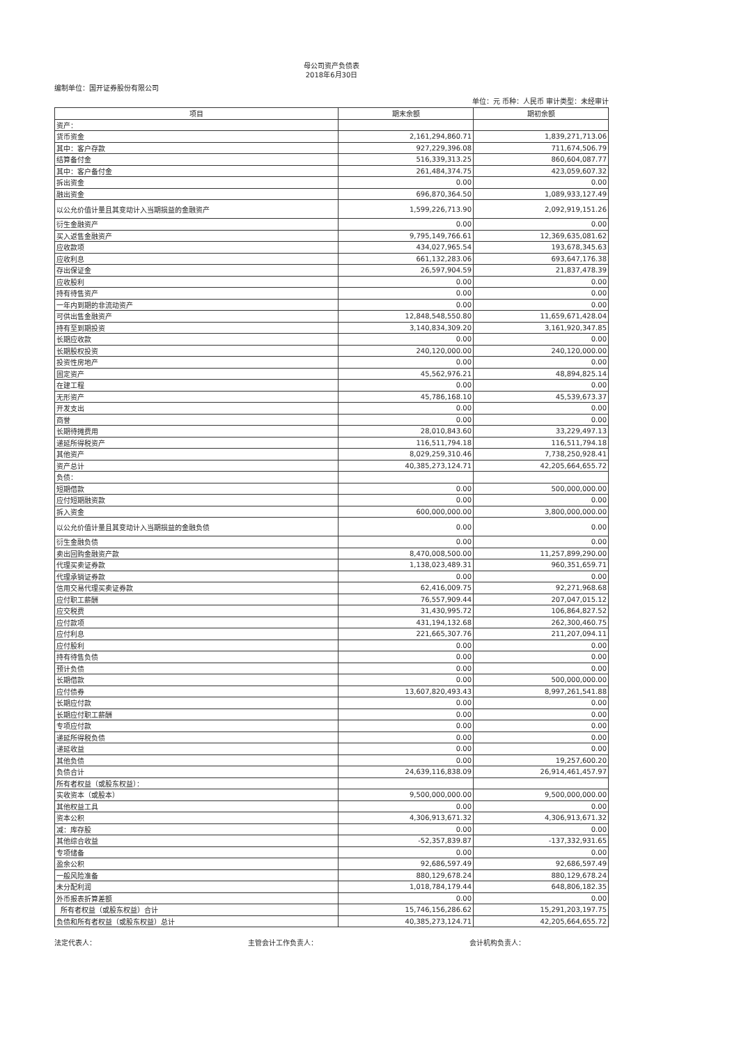母公司资产负债表
2018年6月30日
编制单位：国开证券股份有限公司
单位：元 币种：人民币 审计类型：未经审计
| 项目 | 期末余额 | 期初余额 |
| --- | --- | --- |
| 资产： | | |
| 货币资金 | 2,161,294,860.71 | 1,839,271,713.06 |
| 其中：客户存款 | 927,229,396.08 | 711,674,506.79 |
| 结算备付金 | 516,339,313.25 | 860,604,087.77 |
| 其中：客户备付金 | 261,484,374.75 | 423,059,607.32 |
| 拆出资金 | 0.00 | 0.00 |
| 融出资金 | 696,870,364.50 | 1,089,933,127.49 |
| 以公允价值计量且其变动计入当期损益的金融资产 | 1,599,226,713.90 | 2,092,919,151.26 |
| 衍生金融资产 | 0.00 | 0.00 |
| 买入返售金融资产 | 9,795,149,766.61 | 12,369,635,081.62 |
| 应收款项 | 434,027,965.54 | 193,678,345.63 |
| 应收利息 | 661,132,283.06 | 693,647,176.38 |
| 存出保证金 | 26,597,904.59 | 21,837,478.39 |
| 应收股利 | 0.00 | 0.00 |
| 持有待售资产 | 0.00 | 0.00 |
| 一年内到期的非流动资产 | 0.00 | 0.00 |
| 可供出售金融资产 | 12,848,548,550.80 | 11,659,671,428.04 |
| 持有至到期投资 | 3,140,834,309.20 | 3,161,920,347.85 |
| 长期应收款 | 0.00 | 0.00 |
| 长期股权投资 | 240,120,000.00 | 240,120,000.00 |
| 投资性房地产 | 0.00 | 0.00 |
| 固定资产 | 45,562,976.21 | 48,894,825.14 |
| 在建工程 | 0.00 | 0.00 |
| 无形资产 | 45,786,168.10 | 45,539,673.37 |
| 开发支出 | 0.00 | 0.00 |
| 商誉 | 0.00 | 0.00 |
| 长期待摊费用 | 28,010,843.60 | 33,229,497.13 |
| 递延所得税资产 | 116,511,794.18 | 116,511,794.18 |
| 其他资产 | 8,029,259,310.46 | 7,738,250,928.41 |
| 资产总计 | 40,385,273,124.71 | 42,205,664,655.72 |
| 负债： | | |
| 短期借款 | 0.00 | 500,000,000.00 |
| 应付短期融资款 | 0.00 | 0.00 |
| 拆入资金 | 600,000,000.00 | 3,800,000,000.00 |
| 以公允价值计量且其变动计入当期损益的金融负债 | 0.00 | 0.00 |
| 衍生金融负债 | 0.00 | 0.00 |
| 卖出回购金融资产款 | 8,470,008,500.00 | 11,257,899,290.00 |
| 代理买卖证券款 | 1,138,023,489.31 | 960,351,659.71 |
| 代理承销证券款 | 0.00 | 0.00 |
| 信用交易代理买卖证券款 | 62,416,009.75 | 92,271,968.68 |
| 应付职工薪酬 | 76,557,909.44 | 207,047,015.12 |
| 应交税费 | 31,430,995.72 | 106,864,827.52 |
| 应付款项 | 431,194,132.68 | 262,300,460.75 |
| 应付利息 | 221,665,307.76 | 211,207,094.11 |
| 应付股利 | 0.00 | 0.00 |
| 持有待售负债 | 0.00 | 0.00 |
| 预计负债 | 0.00 | 0.00 |
| 长期借款 | 0.00 | 500,000,000.00 |
| 应付债券 | 13,607,820,493.43 | 8,997,261,541.88 |
| 长期应付款 | 0.00 | 0.00 |
| 长期应付职工薪酬 | 0.00 | 0.00 |
| 专项应付款 | 0.00 | 0.00 |
| 递延所得税负债 | 0.00 | 0.00 |
| 递延收益 | 0.00 | 0.00 |
| 其他负债 | 0.00 | 19,257,600.20 |
| 负债合计 | 24,639,116,838.09 | 26,914,461,457.97 |
| 所有者权益（或股东权益）： | | |
| 实收资本（或股本） | 9,500,000,000.00 | 9,500,000,000.00 |
| 其他权益工具 | 0.00 | 0.00 |
| 资本公积 | 4,306,913,671.32 | 4,306,913,671.32 |
| 减：库存股 | 0.00 | 0.00 |
| 其他综合收益 | -52,357,839.87 | -137,332,931.65 |
| 专项储备 | 0.00 | 0.00 |
| 盈余公积 | 92,686,597.49 | 92,686,597.49 |
| 一般风险准备 | 880,129,678.24 | 880,129,678.24 |
| 未分配利润 | 1,018,784,179.44 | 648,806,182.35 |
| 外币报表折算差额 | 0.00 | 0.00 |
| 所有者权益（或股东权益）合计 | 15,746,156,286.62 | 15,291,203,197.75 |
| 负债和所有者权益（或股东权益）总计 | 40,385,273,124.71 | 42,205,664,655.72 |
法定代表人： 主管会计工作负责人： 会计机构负责人：